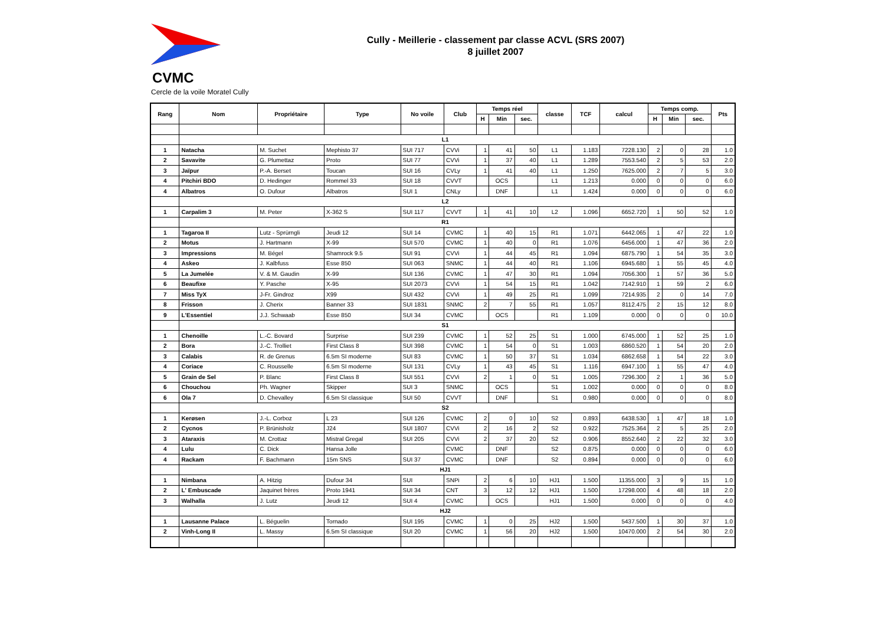Cully - Meillerie - classement par classe ACVL (SRS 2007)
8 juillet 2007
CVMC
Cercle de la voile Moratel Cully
| Rang | Nom | Propriétaire | Type | No voile | Club | Temps réel | | | classe | TCF | calcul | Temps comp. | | | Pts |
| --- | --- | --- | --- | --- | --- | --- | --- | --- | --- | --- | --- | --- | --- | --- | --- |
| | | | | | | H | Min | sec. | | | | H | Min | sec. | |
| | L1 | | | | | | | | | | | | | | |
| 1 | Natacha | M. Suchet | Mephisto 37 | SUI 717 | CVVi | 1 | 41 | 50 | L1 | 1.183 | 7228.130 | 2 | 0 | 28 | 1.0 |
| 2 | Savavite | G. Plumettaz | Proto | SUI 77 | CVVi | 1 | 37 | 40 | L1 | 1.289 | 7553.540 | 2 | 5 | 53 | 2.0 |
| 3 | Jaïpur | P.-A. Berset | Toucan | SUI 16 | CVLy | 1 | 41 | 40 | L1 | 1.250 | 7625.000 | 2 | 7 | 5 | 3.0 |
| 4 | Pitchiri BDO | D. Hedinger | Rommel 33 | SUI 18 | CVVT | | OCS | | L1 | 1.213 | 0.000 | 0 | 0 | 0 | 6.0 |
| 4 | Albatros | O. Dufour | Albatros | SUI 1 | CNLy | | DNF | | L1 | 1.424 | 0.000 | 0 | 0 | 0 | 6.0 |
| | L2 | | | | | | | | | | | | | | |
| 1 | Carpalim 3 | M. Peter | X-362 S | SUI 117 | CVVT | 1 | 41 | 10 | L2 | 1.096 | 6652.720 | 1 | 50 | 52 | 1.0 |
| | R1 | | | | | | | | | | | | | | |
| 1 | Tagaroa II | Lutz - Sprürngli | Jeudi 12 | SUI 14 | CVMC | 1 | 40 | 15 | R1 | 1.071 | 6442.065 | 1 | 47 | 22 | 1.0 |
| 2 | Motus | J. Hartmann | X-99 | SUI 570 | CVMC | 1 | 40 | 0 | R1 | 1.076 | 6456.000 | 1 | 47 | 36 | 2.0 |
| 3 | Impressions | M. Bégel | Shamrock 9.5 | SUI 91 | CVVi | 1 | 44 | 45 | R1 | 1.094 | 6875.790 | 1 | 54 | 35 | 3.0 |
| 4 | Askeo | J. Kalbfuss | Esse 850 | SUI 063 | SNMC | 1 | 44 | 40 | R1 | 1.106 | 6945.680 | 1 | 55 | 45 | 4.0 |
| 5 | La Jumelée | V. & M. Gaudin | X-99 | SUI 136 | CVMC | 1 | 47 | 30 | R1 | 1.094 | 7056.300 | 1 | 57 | 36 | 5.0 |
| 6 | Beaufixe | Y. Pasche | X-95 | SUI 2073 | CVVi | 1 | 54 | 15 | R1 | 1.042 | 7142.910 | 1 | 59 | 2 | 6.0 |
| 7 | Miss TyX | J-Fr. Gindroz | X99 | SUI 432 | CVVi | 1 | 49 | 25 | R1 | 1.099 | 7214.935 | 2 | 0 | 14 | 7.0 |
| 8 | Frisson | J. Cherix | Banner 33 | SUI 1831 | SNMC | 2 | 7 | 55 | R1 | 1.057 | 8112.475 | 2 | 15 | 12 | 8.0 |
| 9 | L'Essentiel | J.J. Schwaab | Esse 850 | SUI 34 | CVMC | | OCS | | R1 | 1.109 | 0.000 | 0 | 0 | 0 | 10.0 |
| | S1 | | | | | | | | | | | | | | |
| 1 | Chenoille | L.-C. Bovard | Surprise | SUI 239 | CVMC | 1 | 52 | 25 | S1 | 1.000 | 6745.000 | 1 | 52 | 25 | 1.0 |
| 2 | Bora | J.-C. Trolliet | First Class 8 | SUI 398 | CVMC | 1 | 54 | 0 | S1 | 1.003 | 6860.520 | 1 | 54 | 20 | 2.0 |
| 3 | Calabis | R. de Grenus | 6.5m SI moderne | SUI 83 | CVMC | 1 | 50 | 37 | S1 | 1.034 | 6862.658 | 1 | 54 | 22 | 3.0 |
| 4 | Coriace | C. Rousselle | 6.5m SI moderne | SUI 131 | CVLy | 1 | 43 | 45 | S1 | 1.116 | 6947.100 | 1 | 55 | 47 | 4.0 |
| 5 | Grain de Sel | P. Blanc | First Class 8 | SUI 551 | CVVi | 2 | 1 | 0 | S1 | 1.005 | 7296.300 | 2 | 1 | 36 | 5.0 |
| 6 | Chouchou | Ph. Wagner | Skipper | SUI 3 | SNMC | | OCS | | S1 | 1.002 | 0.000 | 0 | 0 | 0 | 8.0 |
| 6 | Ola 7 | D. Chevalley | 6.5m SI classique | SUI 50 | CVVT | | DNF | | S1 | 0.980 | 0.000 | 0 | 0 | 0 | 8.0 |
| | S2 | | | | | | | | | | | | | | |
| 1 | Kerøsen | J.-L. Corboz | L 23 | SUI 126 | CVMC | 2 | 0 | 10 | S2 | 0.893 | 6438.530 | 1 | 47 | 18 | 1.0 |
| 2 | Cycnos | P. Brünisholz | J24 | SUI 1807 | CVVi | 2 | 16 | 2 | S2 | 0.922 | 7525.364 | 2 | 5 | 25 | 2.0 |
| 3 | Ataraxis | M. Crottaz | Mistral Gregal | SUI 205 | CVVi | 2 | 37 | 20 | S2 | 0.906 | 8552.640 | 2 | 22 | 32 | 3.0 |
| 4 | Lulu | C. Dick | Hansa Jolle | | CVMC | | DNF | | S2 | 0.875 | 0.000 | 0 | 0 | 0 | 6.0 |
| 4 | Rackam | F. Bachmann | 15m SNS | SUI 37 | CVMC | | DNF | | S2 | 0.894 | 0.000 | 0 | 0 | 0 | 6.0 |
| | HJ1 | | | | | | | | | | | | | | |
| 1 | Nimbana | A. Hitzig | Dufour 34 | SUI | SNPi | 2 | 6 | 10 | HJ1 | 1.500 | 11355.000 | 3 | 9 | 15 | 1.0 |
| 2 | L' Embuscade | Jaquinet frères | Proto 1941 | SUI 34 | CNT | 3 | 12 | 12 | HJ1 | 1.500 | 17298.000 | 4 | 48 | 18 | 2.0 |
| 3 | Walhalla | J. Lutz | Jeudi 12 | SUI 4 | CVMC | | OCS | | HJ1 | 1.500 | 0.000 | 0 | 0 | 0 | 4.0 |
| | HJ2 | | | | | | | | | | | | | | |
| 1 | Lausanne Palace | L. Béguelin | Tornado | SUI 195 | CVMC | 1 | 0 | 25 | HJ2 | 1.500 | 5437.500 | 1 | 30 | 37 | 1.0 |
| 2 | Vinh-Long II | L. Massy | 6.5m SI classique | SUI 20 | CVMC | 1 | 56 | 20 | HJ2 | 1.500 | 10470.000 | 2 | 54 | 30 | 2.0 |